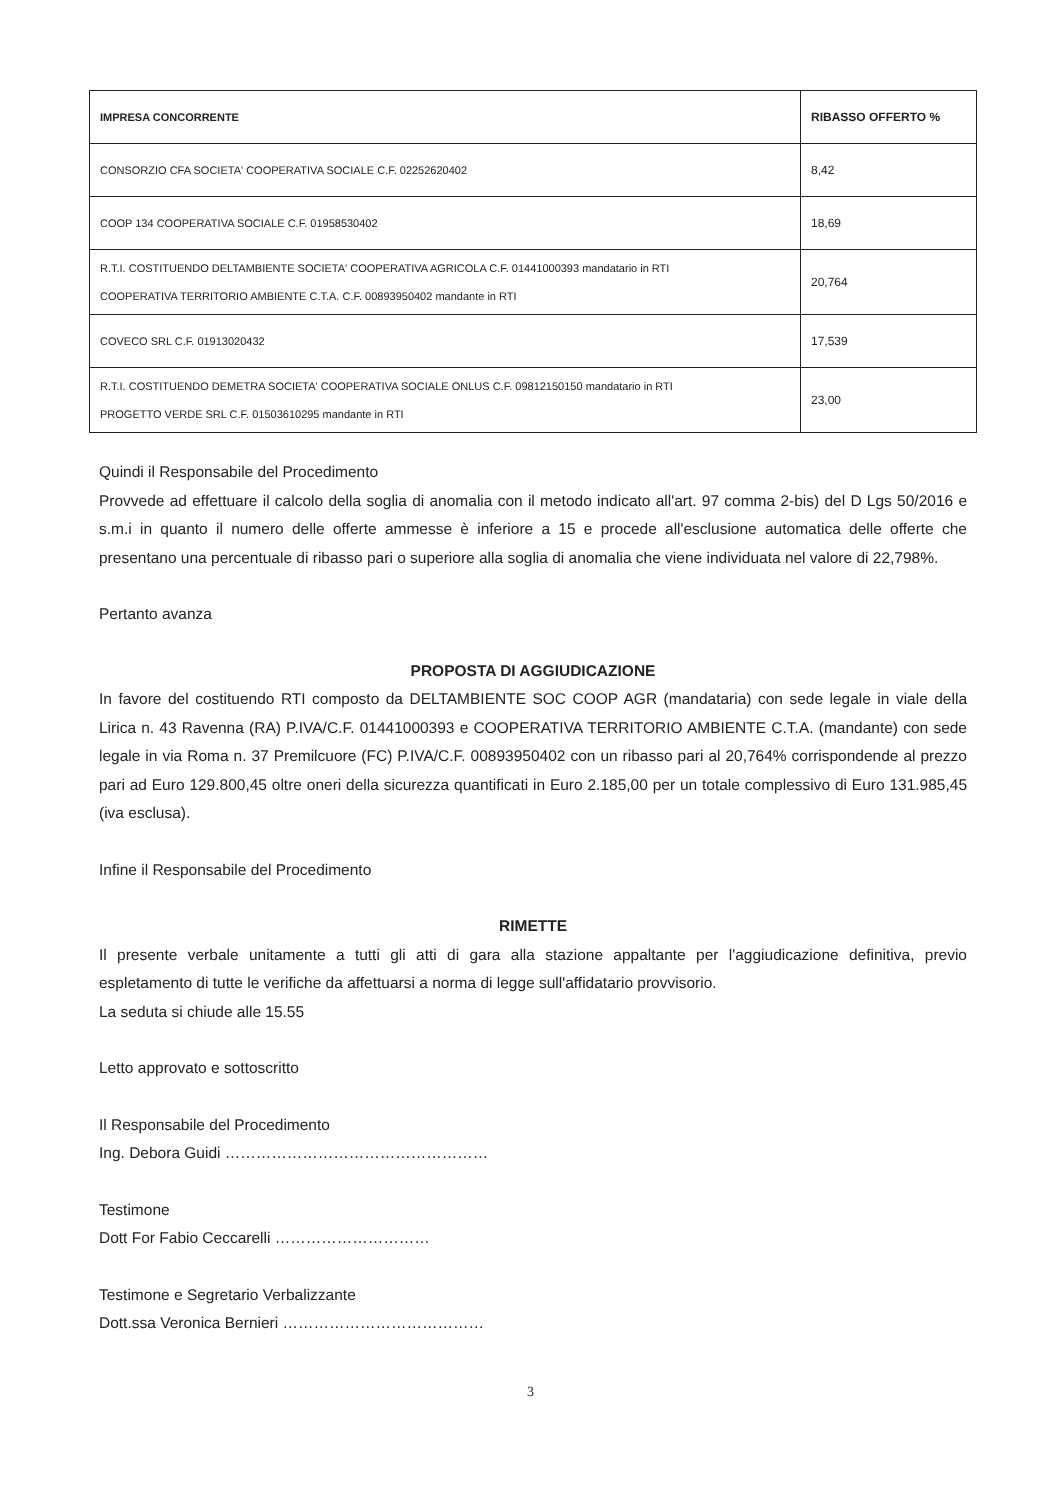| IMPRESA CONCORRENTE | RIBASSO OFFERTO % |
| --- | --- |
| CONSORZIO CFA SOCIETA' COOPERATIVA SOCIALE C.F. 02252620402 | 8,42 |
| COOP 134 COOPERATIVA SOCIALE C.F. 01958530402 | 18,69 |
| R.T.I. COSTITUENDO DELTAMBIENTE SOCIETA' COOPERATIVA AGRICOLA C.F. 01441000393 mandatario in RTI COOPERATIVA TERRITORIO AMBIENTE C.T.A. C.F. 00893950402 mandante in RTI | 20,764 |
| COVECO SRL C.F. 01913020432 | 17,539 |
| R.T.I. COSTITUENDO DEMETRA SOCIETA' COOPERATIVA SOCIALE ONLUS C.F. 09812150150 mandatario in RTI PROGETTO VERDE SRL C.F. 01503610295 mandante in RTI | 23,00 |
Quindi il Responsabile del Procedimento
Provvede ad effettuare il calcolo della soglia di anomalia con il metodo indicato all'art. 97 comma 2-bis) del D Lgs 50/2016 e s.m.i in quanto il numero delle offerte ammesse è inferiore a 15 e procede all'esclusione automatica delle offerte che presentano una percentuale di ribasso pari o superiore alla soglia di anomalia che viene individuata nel valore di 22,798%.
Pertanto avanza
PROPOSTA DI AGGIUDICAZIONE
In favore del costituendo RTI composto da DELTAMBIENTE SOC COOP AGR (mandataria) con sede legale in viale della Lirica n. 43 Ravenna (RA) P.IVA/C.F. 01441000393 e COOPERATIVA TERRITORIO AMBIENTE C.T.A. (mandante) con sede legale in via Roma n. 37 Premilcuore (FC) P.IVA/C.F. 00893950402 con un ribasso pari al 20,764% corrispondende al prezzo pari ad Euro 129.800,45 oltre oneri della sicurezza quantificati in Euro 2.185,00 per un totale complessivo di Euro 131.985,45 (iva esclusa).
Infine il Responsabile del Procedimento
RIMETTE
Il presente verbale unitamente a tutti gli atti di gara alla stazione appaltante per l'aggiudicazione definitiva, previo espletamento di tutte le verifiche da affettuarsi a norma di legge sull'affidatario provvisorio.
La seduta si chiude alle 15.55
Letto approvato e sottoscritto
Il Responsabile del Procedimento
Ing. Debora Guidi ……………………………………………
Testimone
Dott For Fabio Ceccarelli …………………………
Testimone e Segretario Verbalizzante
Dott.ssa Veronica Bernieri …………………………………
3